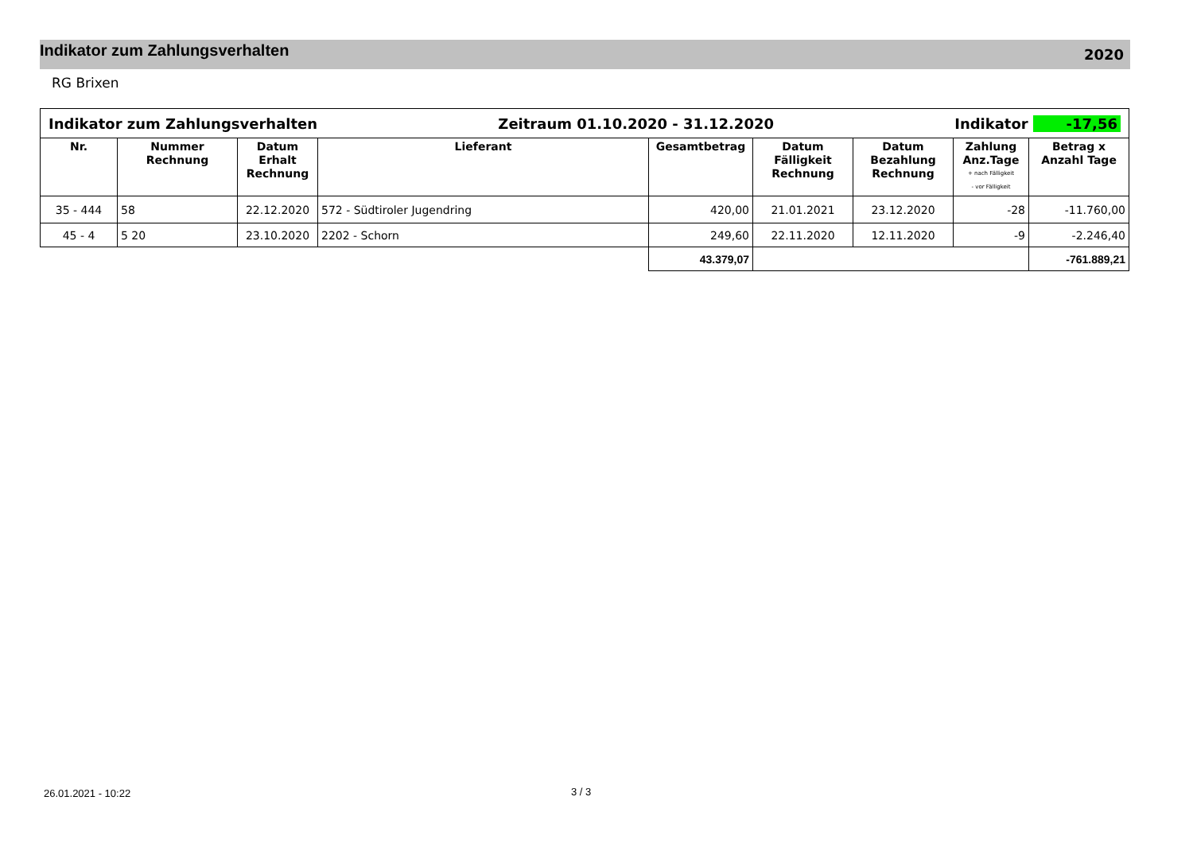Indikator zum Zahlungsverhalten
2020
RG Brixen
| Indikator zum Zahlungsverhalten Zeitraum 01.10.2020 - 31.12.2020 Indikator -17,56 | | | | | | | | |
| Nr. | Nummer Rechnung | Datum Erhalt Rechnung | Lieferant | Gesamtbetrag | Datum Fälligkeit Rechnung | Datum Bezahlung Rechnung | Zahlung Anz.Tage + nach Fälligkeit - vor Fälligkeit | Betrag x Anzahl Tage |
| 35 - 444 | 58 | 22.12.2020 | 572 - Südtiroler Jugendring | 420,00 | 21.01.2021 | 23.12.2020 | -28 | -11.760,00 |
| 45 - 4 | 5 20 | 23.10.2020 | 2202 - Schorn | 249,60 | 22.11.2020 | 12.11.2020 | -9 | -2.246,40 |
| | | | | 43.379,07 | | | | -761.889,21 |
26.01.2021 - 10:22 3 / 3